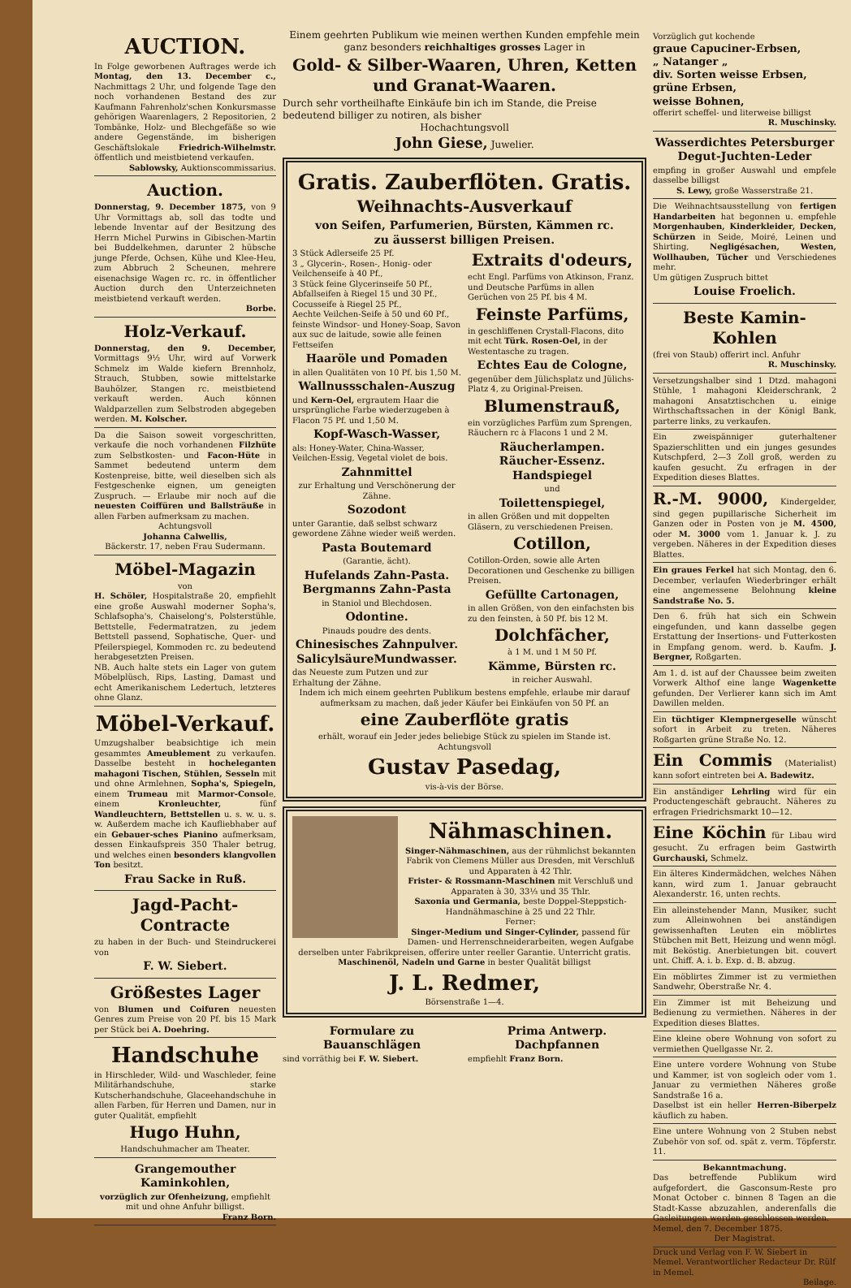AUCTION.
In Folge geworbenen Auftrages werde ich Montag, den 13. December c., Nachmittags 2 Uhr, und folgende Tage den noch vorhandenen Bestand des zur Kaufmann Fahrenholz'schen Konkursmasse gehörigen Waarenlagers, 2 Repositorien, 2 Tombänke, Holz- und Blechgefäße so wie andere Gegenstände, im bisherigen Geschäftslokale Friedrich-Wilhelmstr. öffentlich und meistbietend verkaufen.
Sablowsky, Auktionscommissarius.
Auction.
Donnerstag, 9. December 1875, von 9 Uhr Vormittags ab, soll das todte und lebende Inventar auf der Besitzung des Herrn Michel Purwins in Gibischen-Martin bei Buddelkehmen, darunter 2 hübsche junge Pferde, Ochsen, Kühe und Klee-Heu, zum Abbruch 2 Scheunen, mehrere eisenachsige Wagen rc. rc. in öffentlicher Auction durch den Unterzeichneten meistbietend verkauft werden.
Borbe.
Holz-Verkauf.
Donnerstag, den 9. December, Vormittags 9½ Uhr, wird auf Vorwerk Schmelz im Walde kiefern Brennholz, Strauch, Stubben, sowie mittelstarke Bauhölzer, Stangen rc. meistbietend verkauft werden. Auch können Waldparzellen zum Selbstroden abgegeben werden. M. Kolscher.
Da die Saison soweit vorgeschritten, verkaufe die noch vorhandenen Filzhüte zum Selbstkosten- und Facon-Hüte in Sammet bedeutend unterm dem Kostenpreise, bitte, weil dieselben sich als Festgeschenke eignen, um geneigten Zuspruch. — Erlaube mir noch auf die neuesten Coiffüren und Ballsträuße in allen Farben aufmerksam zu machen.
Achtungsvoll
Johanna Calwellis,
Bäckerstr. 17, neben Frau Sudermann.
Möbel-Magazin
von
H. Schöler, Hospitalstraße 20, empfiehlt eine große Auswahl moderner Sopha's, Schlafsopha's, Chaiselong's, Polsterstühle, Bettstelle, Federmatratzen, zu jedem Bettstell passend, Sophatische, Quer- und Pfeilerspiegel, Kommoden rc. zu bedeutend herabgesetzten Preisen.
NB. Auch halte stets ein Lager von gutem Möbelplüsch, Rips, Lasting, Damast und echt Amerikanischem Ledertuch, letzteres ohne Glanz.
Möbel-Verkauf.
Umzugshalber beabsichtige ich mein gesammtes Ameublement zu verkaufen. Dasselbe besteht in hocheleganten mahagoni Tischen, Stühlen, Sesseln mit und ohne Armlehnen, Sopha's, Spiegeln, einem Trumeau mit Marmor-Console, einem Kronleuchter, fünf Wandleuchtern, Bettstellen u. s. w. u. s. w. Außerdem mache ich Kaufliebhaber auf ein Gebauer-sches Pianino aufmerksam, dessen Einkaufspreis 350 Thaler betrug, und welches einen besonders klangvollen Ton besitzt.
Frau Sacke in Ruß.
Jagd-Pacht-Contracte
zu haben in der Buch- und Steindruckerei von
F. W. Siebert.
Größestes Lager
von Blumen und Coifuren neuesten Genres zum Preise von 20 Pf. bis 15 Mark per Stück bei A. Doehring.
Handschuhe
in Hirschleder, Wild- und Waschleder, feine Militärhandschuhe, starke Kutscherhandschuhe, Glaceehandschuhe in allen Farben, für Herren und Damen, nur in guter Qualität, empfiehlt
Hugo Huhn,
Handschuhmacher am Theater.
Grangemouther Kaminkohlen,
vorzüglich zur Ofenheizung, empfiehlt mit und ohne Anfuhr billigst.
Franz Born.
Einem geehrten Publikum wie meinen werthen Kunden empfehle mein ganz besonders reichhaltiges grosses Lager in
Gold- & Silber-Waaren, Uhren, Ketten und Granat-Waaren.
Durch sehr vortheilhafte Einkäufe bin ich im Stande, die Preise bedeutend billiger zu notiren, als bisher
Hochachtungsvoll
John Giese, Juwelier.
Gratis. Zauberflöten. Gratis.
Weihnachts-Ausverkauf
von Seifen, Parfumerien, Bürsten, Kämmen rc.
zu äusserst billigen Preisen.
3 Stück Adlerseife 25 Pf.
3 „ Glycerin-, Rosen-, Honig- oder Veilchenseife à 40 Pf.,
3 Stück feine Glycerinseife 50 Pf.,
Abfallseifen à Riegel 15 und 30 Pf.,
Cocusseife à Riegel 25 Pf.,
Aechte Veilchen-Seife à 50 und 60 Pf., feinste Windsor- und Honey-Soap, Savon aux suc de laitude, sowie alle feinen Fettseifen
Haaröle und Pomaden
in allen Qualitäten von 10 Pf. bis 1,50 M.
Wallnussschalen-Auszug
und Kern-Oel, ergrautem Haar die ursprüngliche Farbe wiederzugeben à Flacon 75 Pf. und 1,50 M.
Kopf-Wasch-Wasser,
als: Honey-Water, China-Wasser, Veilchen-Essig, Vegetal violet de bois.
Zahnmittel
zur Erhaltung und Verschönerung der Zähne.
Sozodont
unter Garantie, daß selbst schwarz gewordene Zähne wieder weiß werden.
Pasta Boutemard
(Garantie, ächt).
Hufelands Zahn-Pasta.
Bergmanns Zahn-Pasta
in Staniol und Blechdosen.
Odontine.
Pinauds poudre des dents.
Chinesisches Zahnpulver.
SalicylsäureMundwasser.
das Neueste zum Putzen und zur Erhaltung der Zähne.
Extraits d'odeurs,
echt Engl. Parfüms von Atkinson, Franz. und Deutsche Parfüms in allen Gerüchen von 25 Pf. bis 4 M.
Feinste Parfüms,
in geschliffenen Crystall-Flacons, dito mit echt Türk. Rosen-Oel, in der Westentasche zu tragen.
Echtes Eau de Cologne,
gegenüber dem Jülichsplatz und Jülichs-Platz 4, zu Original-Preisen.
Blumenstrauß,
ein vorzügliches Parfüm zum Sprengen, Räuchern rc à Flacons 1 und 2 M.
Räucherlampen.
Räucher-Essenz.
Handspiegel
und
Toilettenspiegel,
in allen Größen und mit doppelten Gläsern, zu verschiedenen Preisen.
Cotillon,
Cotillon-Orden, sowie alle Arten Decorationen und Geschenke zu billigen Preisen.
Gefüllte Cartonagen,
in allen Größen, von den einfachsten bis zu den feinsten, à 50 Pf. bis 12 M.
Dolchfächer,
à 1 M. und 1 M 50 Pf.
Kämme, Bürsten rc.
in reicher Auswahl.
Indem ich mich einem geehrten Publikum bestens empfehle, erlaube mir darauf aufmerksam zu machen, daß jeder Käufer bei Einkäufen von 50 Pf. an
eine Zauberflöte gratis
erhält, worauf ein Jeder jedes beliebige Stück zu spielen im Stande ist.
Achtungsvoll
Gustav Pasedag,
vis-à-vis der Börse.
Nähmaschinen.
Singer-Nähmaschinen, aus der rühmlichst bekannten Fabrik von Clemens Müller aus Dresden, mit Verschluß und Apparaten à 42 Thlr.
Frister- & Rossmann-Maschinen mit Verschluß und Apparaten à 30, 33⅓ und 35 Thlr.
Saxonia und Germania, beste Doppel-Steppstich-Handnähmaschine à 25 und 22 Thlr.
Ferner:
Singer-Medium und Singer-Cylinder, passend für Damen- und Herrenschneiderarbeiten, wegen Aufgabe derselben unter Fabrikpreisen, offerire unter reeller Garantie. Unterricht gratis.
Maschinenöl, Nadeln und Garne in bester Qualität billigst
J. L. Redmer,
Börsenstraße 1—4.
Formulare zu Bauanschlägen
sind vorräthig bei F. W. Siebert.
Prima Antwerp. Dachpfannen
empfiehlt Franz Born.
Vorzüglich gut kochende
graue Capuciner-Erbsen,
„ Natanger „
div. Sorten weisse Erbsen,
grüne Erbsen,
weisse Bohnen,
offerirt scheffel- und literweise billigst
R. Muschinsky.
Wasserdichtes Petersburger Degut-Juchten-Leder
empfing in großer Auswahl und empfele dasselbe billigst
S. Lewy, große Wasserstraße 21.
Die Weihnachtsausstellung von fertigen Handarbeiten hat begonnen u. empfehle Morgenhauben, Kinderkleider, Decken, Schürzen in Seide, Moiré, Leinen und Shirting, Negligésachen, Westen, Wollhauben, Tücher und Verschiedenes mehr.
Um gütigen Zuspruch bittet
Louise Froelich.
Beste Kamin-Kohlen
(frei von Staub) offerirt incl. Anfuhr
R. Muschinsky.
Versetzungshalber sind 1 Dtzd. mahagoni Stühle, 1 mahagoni Kleiderschrank, 2 mahagoni Ansatztischchen u. einige Wirthschaftssachen in der Königl Bank, parterre links, zu verkaufen.
Ein zweispänniger guterhaltener Spazierschlitten und ein junges gesundes Kutschpferd, 2—3 Zoll groß, werden zu kaufen gesucht. Zu erfragen in der Expedition dieses Blattes.
R.-M. 9000, Kindergelder, sind gegen pupillarische Sicherheit im Ganzen oder in Posten von je M. 4500, oder M. 3000 vom 1. Januar k. J. zu vergeben. Näheres in der Expedition dieses Blattes.
Ein graues Ferkel hat sich Montag, den 6. December, verlaufen Wiederbringer erhält eine angemessene Belohnung kleine Sandstraße No. 5.
Den 6. früh hat sich ein Schwein eingefunden, und kann dasselbe gegen Erstattung der Insertions- und Futterkosten in Empfang genom. werd. b. Kaufm. J. Bergner, Roßgarten.
Am 1. d. ist auf der Chaussee beim zweiten Vorwerk Althof eine lange Wagenkette gefunden. Der Verlierer kann sich im Amt Dawillen melden.
Ein tüchtiger Klempnergeselle wünscht sofort in Arbeit zu treten. Näheres Roßgarten grüne Straße No. 12.
Ein Commis (Materialist) kann sofort eintreten bei A. Badewitz.
Ein anständiger Lehrling wird für ein Productengeschäft gebraucht. Näheres zu erfragen Friedrichsmarkt 10—12.
Eine Köchin für Libau wird gesucht. Zu erfragen beim Gastwirth Gurchauski, Schmelz.
Ein älteres Kindermädchen, welches Nähen kann, wird zum 1. Januar gebraucht Alexanderstr. 16, unten rechts.
Ein alleinstehender Mann, Musiker, sucht zum Alleinwohnen bei anständigen gewissenhaften Leuten ein möblirtes Stübchen mit Bett, Heizung und wenn mögl. mit Beköstig. Anerbietungen bit. couvert unt. Chiff. A. i. b. Exp. d. B. abzug.
Ein möblirtes Zimmer ist zu vermiethen Sandwehr, Oberstraße Nr. 4.
Ein Zimmer ist mit Beheizung und Bedienung zu vermiethen. Näheres in der Expedition dieses Blattes.
Eine kleine obere Wohnung von sofort zu vermiethen Quellgasse Nr. 2.
Eine untere vordere Wohnung von Stube und Kammer, ist von sogleich oder vom 1. Januar zu vermiethen Näheres große Sandstraße 16 a.
Daselbst ist ein heller Herren-Biberpelz käuflich zu haben.
Eine untere Wohnung von 2 Stuben nebst Zubehör von sof. od. spät z. verm. Töpferstr. 11.
Bekanntmachung.
Das betreffende Publikum wird aufgefordert, die Gasconsum-Reste pro Monat October c. binnen 8 Tagen an die Stadt-Kasse abzuzahlen, anderenfalls die Gasleitungen werden geschlossen werden.
Memel, den 7. December 1875.
Der Magistrat.
Druck und Verlag von F. W. Siebert in Memel. Verantwortlicher Redacteur Dr. Rülf in Memel.
Beilage.